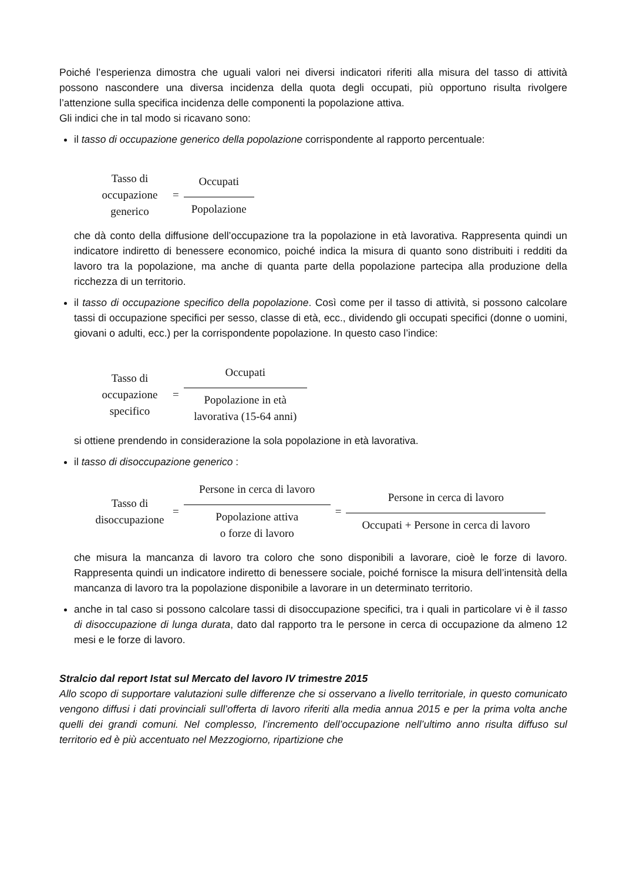Poiché l’esperienza dimostra che uguali valori nei diversi indicatori riferiti alla misura del tasso di attività possono nascondere una diversa incidenza della quota degli occupati, più opportuno risulta rivolgere l’attenzione sulla specifica incidenza delle componenti la popolazione attiva.
Gli indici che in tal modo si ricavano sono:
il tasso di occupazione generico della popolazione corrispondente al rapporto percentuale:
Tasso di
occupazione
generico
=
Occupati
Popolazione
che dà conto della diffusione dell’occupazione tra la popolazione in età lavorativa. Rappresenta quindi un indicatore indiretto di benessere economico, poiché indica la misura di quanto sono distribuiti i redditi da lavoro tra la popolazione, ma anche di quanta parte della popolazione partecipa alla produzione della ricchezza di un territorio.
il tasso di occupazione specifico della popolazione. Così come per il tasso di attività, si possono calcolare tassi di occupazione specifici per sesso, classe di età, ecc., dividendo gli occupati specifici (donne o uomini, giovani o adulti, ecc.) per la corrispondente popolazione. In questo caso l’indice:
Tasso di
occupazione
specifico
=
Occupati
Popolazione in età
lavorativa (15-64 anni)
si ottiene prendendo in considerazione la sola popolazione in età lavorativa.
il tasso di disoccupazione generico :
Tasso di
disoccupazione
=
Persone in cerca di lavoro
Popolazione attiva
o forze di lavoro
=
Persone in cerca di lavoro
Occupati + Persone in cerca di lavoro
che misura la mancanza di lavoro tra coloro che sono disponibili a lavorare, cioè le forze di lavoro. Rappresenta quindi un indicatore indiretto di benessere sociale, poiché fornisce la misura dell’intensità della mancanza di lavoro tra la popolazione disponibile a lavorare in un determinato territorio.
anche in tal caso si possono calcolare tassi di disoccupazione specifici, tra i quali in particolare vi è il tasso di disoccupazione di lunga durata, dato dal rapporto tra le persone in cerca di occupazione da almeno 12 mesi e le forze di lavoro.
Stralcio dal report Istat sul Mercato del lavoro IV trimestre 2015
Allo scopo di supportare valutazioni sulle differenze che si osservano a livello territoriale, in questo comunicato vengono diffusi i dati provinciali sull’offerta di lavoro riferiti alla media annua 2015 e per la prima volta anche quelli dei grandi comuni. Nel complesso, l’incremento dell’occupazione nell’ultimo anno risulta diffuso sul territorio ed è più accentuato nel Mezzogiorno, ripartizione che